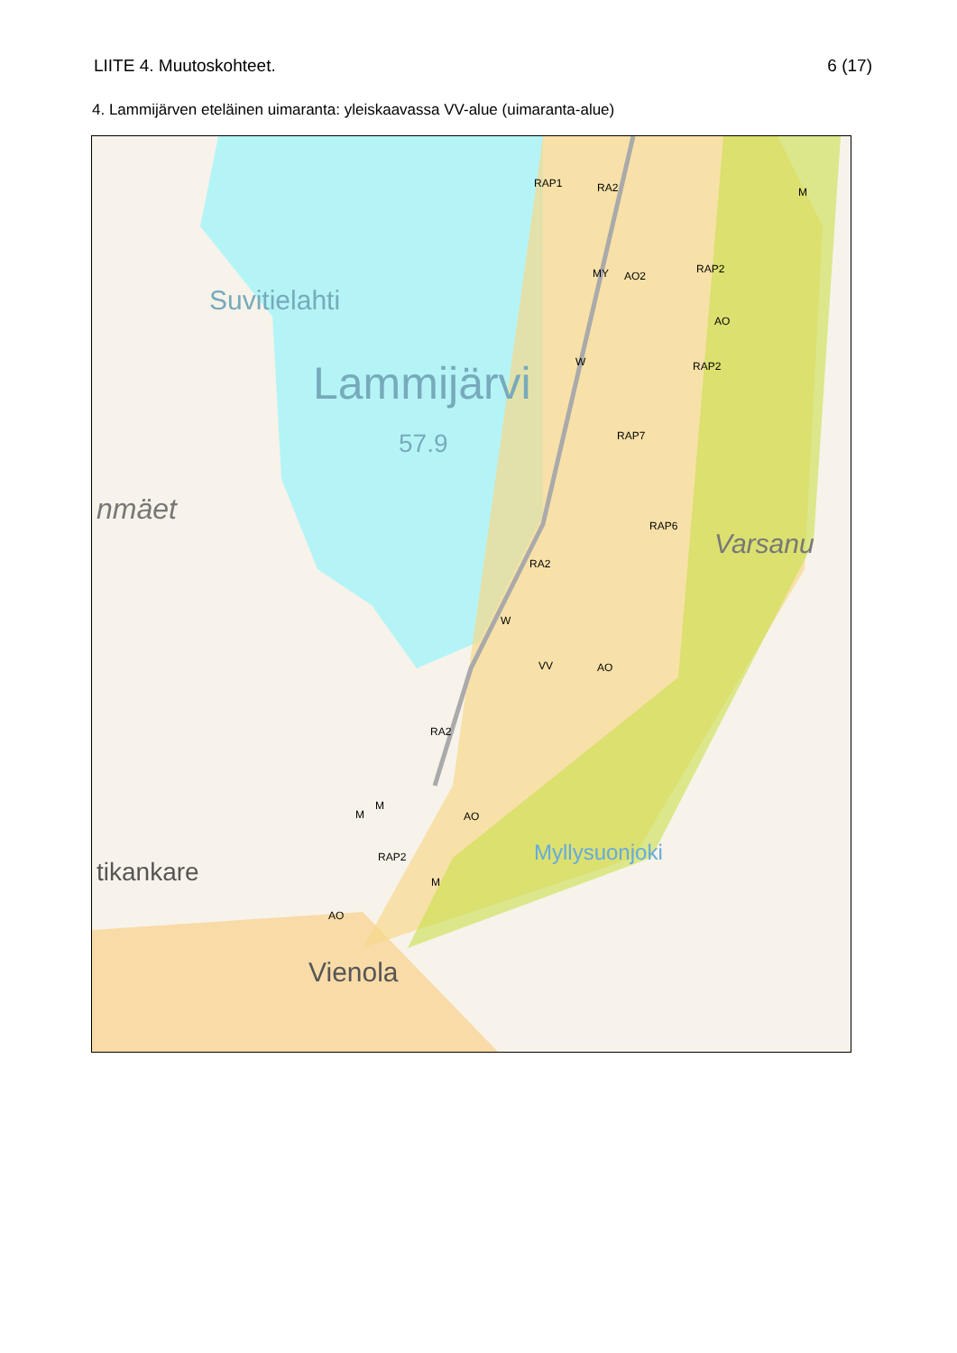LIITE 4. Muutoskohteet. 6 (17)
4. Lammijärven eteläinen uimaranta: yleiskaavassa VV-alue (uimaranta-alue)
Suvitielahti
Lammijärvi
57.9
nmäet
tikankare
Vienola
Varsanu
RAP1 RA2 M
RAP2
MY AO2
AO
W RAP2
RAP7
RAP6
RA2
W
VV AO
RA2
AO
M
M
RAP2
M
AO
Myllysuonjoki